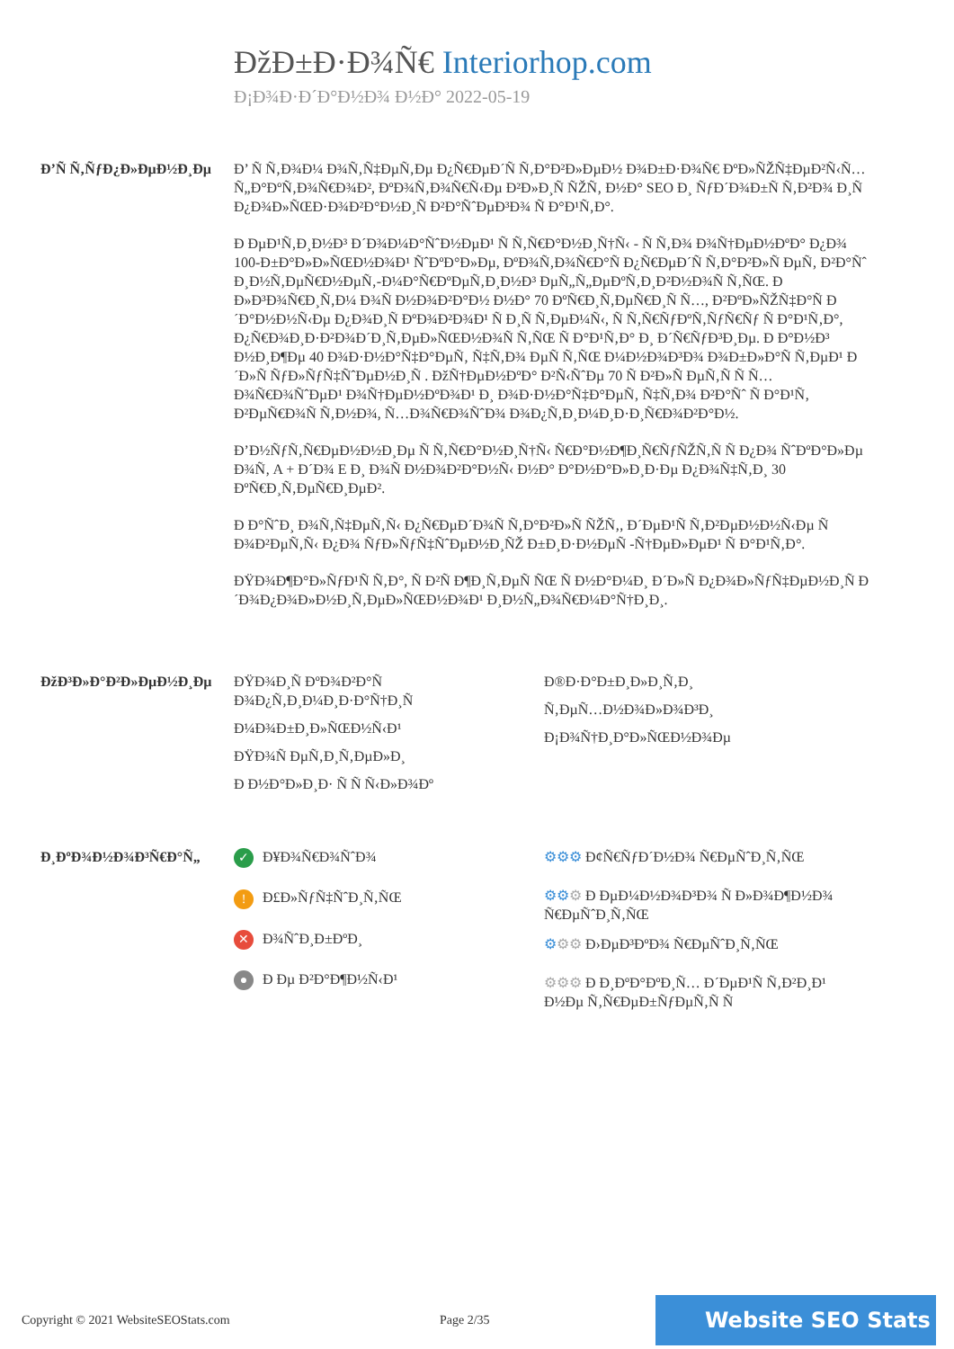ĐžĐ±Đ·Đ¾Ñ€ Interiorhop.com
Đ¡Đ¾Đ·Đ´Đ°Đ½Đ¾ Đ½Đ° 2022-05-19
Đ’Ñ Ñ‚ÑƒĐ¿Đ»ĐµĐ½Đ¸Đµ Đ’ Ñ Ñ‚Đ¾Đ¼ Đ¾Ñ‚Ñ‡ĐµÑ‚Đµ Đ¿Ñ€ĐµĐ´Ñ Ñ‚Đ°Đ²Đ»ĐµĐ½ Đ¾Đ±Đ·Đ¾Ñ€ ĐºĐ»ÑŽÑ‡ĐµĐ²Ñ‹Ñ… Ñ„Đ°ĐºÑ‚Đ¾Ñ€Đ¾Đ², ĐºĐ¾Ñ‚Đ¾Ñ€Ñ‹Đµ Đ²Đ»Đ¸Ñ ÑŽÑ‚ Đ½Đ° SEO Đ¸ ÑƒĐ´Đ¾Đ±Ñ Ñ‚Đ²Đ¾ Đ¸Ñ Đ¿Đ¾Đ»ÑŒĐ·Đ¾Đ²Đ°Đ½Đ¸Ñ Đ²Đ°ÑˆĐµĐ³Đ¾ Ñ Đ°Đ¹Ñ‚Đ°.
Đ ĐµĐ¹Ñ‚Đ¸Đ½Đ³ Đ´Đ¾Đ¼Đ°ÑˆĐ½ĐµĐ¹ Ñ Ñ‚Ñ€Đ°Đ½Đ¸Ñ†Ñ‹ - Ñ Ñ‚Đ¾ Đ¾Ñ†ĐµĐ½ĐºĐ° Đ¿Đ¾ 100-Đ±Đ°Đ»Đ»ÑŒĐ½Đ¾Đ¹ ÑˆĐºĐ°Đ»Đµ, ĐºĐ¾Ñ‚Đ¾Ñ€Đ°Ñ Đ¿Ñ€ĐµĐ´Ñ Ñ‚Đ°Đ²Đ»Ñ ĐµÑ‚ Đ²Đ°Ñˆ Đ¸Đ½Ñ‚ĐµÑ€Đ½ĐµÑ‚-Đ¼Đ°Ñ€ĐºĐµÑ‚Đ¸Đ½Đ³ ĐµÑ„Ñ„ĐµĐºÑ‚Đ¸Đ²Đ½Đ¾Ñ Ñ‚ÑŒ. Đ Đ»Đ³Đ¾Ñ€Đ¸Ñ‚Đ¼ Đ¾Ñ Đ½Đ¾Đ²Đ°Đ½ Đ½Đ° 70 ĐºÑ€Đ¸Ñ‚ĐµÑ€Đ¸Ñ Ñ…, Đ²ĐºĐ»ÑŽÑ‡Đ°Ñ Đ´Đ°Đ½Đ½Ñ‹Đµ Đ¿Đ¾Đ¸Ñ ĐºĐ¾Đ²Đ¾Đ¹ Ñ Đ¸Ñ Ñ‚ĐµĐ¼Ñ‹, Ñ Ñ‚Ñ€ÑƒĐºÑ‚ÑƒÑ€Ñƒ Ñ Đ°Đ¹Ñ‚Đ°, Đ¿Ñ€Đ¾Đ¸Đ·Đ²Đ¾Đ´Đ¸Ñ‚ĐµĐ»ÑŒĐ½Đ¾Ñ Ñ‚ÑŒ Ñ Đ°Đ¹Ñ‚Đ° Đ¸ Đ´Ñ€ÑƒĐ³Đ¸Đµ. Đ Đ°Đ½Đ³ Đ½Đ¸Đ¶Đµ 40 Đ¾Đ·Đ½Đ°Ñ‡Đ°ĐµÑ‚ Ñ‡Ñ‚Đ¾ ĐµÑ Ñ‚ÑŒ Đ¼Đ½Đ¾Đ³Đ¾ Đ¾Đ±Đ»Đ°Ñ Ñ‚ĐµĐ¹ Đ´Đ»Ñ ÑƒĐ»ÑƒÑ‡ÑˆĐµĐ½Đ¸Ñ . ĐžÑ†ĐµĐ½ĐºĐ° Đ²Ñ‹ÑˆĐµ 70 Ñ Đ²Đ»Ñ ĐµÑ‚Ñ Ñ Ñ…Đ¾Ñ€Đ¾ÑˆĐµĐ¹ Đ¾Ñ†ĐµĐ½ĐºĐ¾Đ¹ Đ¸ Đ¾Đ·Đ½Đ°Ñ‡Đ°ĐµÑ‚ Ñ‡Ñ‚Đ¾ Đ²Đ°Ñˆ Ñ Đ°Đ¹Ñ‚ Đ²ĐµÑ€Đ¾Ñ Ñ‚Đ½Đ¾, Ñ…Đ¾Ñ€Đ¾ÑˆĐ¾ Đ¾Đ¿Ñ‚Đ¸Đ¼Đ¸Đ·Đ¸Ñ€Đ¾Đ²Đ°Đ½.
Đ’Đ½ÑƒÑ‚Ñ€ĐµĐ½Đ½Đ¸Đµ Ñ Ñ‚Ñ€Đ°Đ½Đ¸Ñ†Ñ‹ Ñ€Đ°Đ½Đ¶Đ¸Ñ€ÑƒÑŽÑ‚Ñ Ñ Đ¿Đ¾ ÑˆĐºĐ°Đ»Đµ Đ¾Ñ‚ A + Đ´Đ¾ E Đ¸ Đ¾Ñ Đ½Đ¾Đ²Đ°Đ½Ñ‹ Đ½Đ° Đ°Đ½Đ°Đ»Đ¸Đ·Đµ Đ¿Đ¾Ñ‡Ñ‚Đ¸ 30 ĐºÑ€Đ¸Ñ‚ĐµÑ€Đ¸ĐµĐ².
Đ Đ°ÑˆĐ¸ Đ¾Ñ‚Ñ‡ĐµÑ‚Ñ‹ Đ¿Ñ€ĐµĐ´Đ¾Ñ Ñ‚Đ°Đ²Đ»Ñ ÑŽÑ‚, Đ´ĐµĐ¹Ñ Ñ‚Đ²ĐµĐ½Đ½Ñ‹Đµ Ñ Đ¾Đ²ĐµÑ‚Ñ‹ Đ¿Đ¾ ÑƒĐ»ÑƒÑ‡ÑˆĐµĐ½Đ¸ÑŽ Đ±Đ¸Đ·Đ½ĐµÑ -Ñ†ĐµĐ»ĐµĐ¹ Ñ Đ°Đ¹Ñ‚Đ°.
ĐŸĐ¾Đ¶Đ°Đ»ÑƒĐ¹Ñ Ñ‚Đ°, Ñ Đ²Ñ Đ¶Đ¸Ñ‚ĐµÑ ÑŒ Ñ Đ½Đ°Đ¼Đ¸ Đ´Đ»Ñ Đ¿Đ¾Đ»ÑƒÑ‡ĐµĐ½Đ¸Ñ Đ´Đ¾Đ¿Đ¾Đ»Đ½Đ¸Ñ‚ĐµĐ»ÑŒĐ½Đ¾Đ¹ Đ¸Đ½Ñ„Đ¾Ñ€Đ¼Đ°Ñ†Đ¸Đ¸.
ĐžĐ³Đ»Đ°Đ²Đ»ĐµĐ½Đ¸Đµ ĐŸĐ¾Đ¸Ñ ĐºĐ¾Đ²Đ°Ñ Đ¾Đ¿Ñ‚Đ¸Đ¼Đ¸Đ·Đ°Ñ†Đ¸Ñ
Đ¼Đ¾Đ±Đ¸Đ»ÑŒĐ½Ñ‹Đ¹
ĐŸĐ¾Ñ ĐµÑ‚Đ¸Ñ‚ĐµĐ»Đ¸
Đ Đ½Đ°Đ»Đ¸Đ· Ñ Ñ Ñ‹Đ»Đ¾Đº
Đ®Đ·Đ°Đ±Đ¸Đ»Đ¸Ñ‚Đ¸
Ñ‚ĐµÑ…Đ½Đ¾Đ»Đ¾Đ³Đ¸
Đ¡Đ¾Ñ†Đ¸Đ°Đ»ÑŒĐ½Đ¾Đµ
Đ¸ĐºĐ¾Đ½Đ¾Đ³Ñ€Đ°Ñ„
✓ Đ¥Đ¾Ñ€Đ¾ÑˆĐ¾
! Đ£Đ»ÑƒÑ‡ÑˆĐ¸Ñ‚ÑŒ
✕ Đ¾ÑˆĐ¸Đ±ĐºĐ¸
● Đ Đµ Đ²Đ°Đ¶Đ½Ñ‹Đ¹
⚙⚙⚙ Đ¢Ñ€ÑƒĐ´Đ½Đ¾ Ñ€ĐµÑˆĐ¸Ñ‚ÑŒ
⚙⚙⚙ Đ ĐµĐ¼Đ½Đ¾Đ³Đ¾ Ñ Đ»Đ¾Đ¶Đ½Đ¾ Ñ€ĐµÑˆĐ¸Ñ‚ÑŒ
⚙⚙⚙ Đ›ĐµĐ³ĐºĐ¾ Ñ€ĐµÑˆĐ¸Ñ‚ÑŒ
⚙⚙⚙ Đ Đ¸ĐºĐ°ĐºĐ¸Ñ… Đ´ĐµĐ¹Ñ Ñ‚Đ²Đ¸Đ¹ Đ½Đµ Ñ‚Ñ€ĐµĐ±ÑƒĐµÑ‚Ñ Ñ
Copyright © 2021 WebsiteSEOStats.com Page 2/35
Website SEO Stats